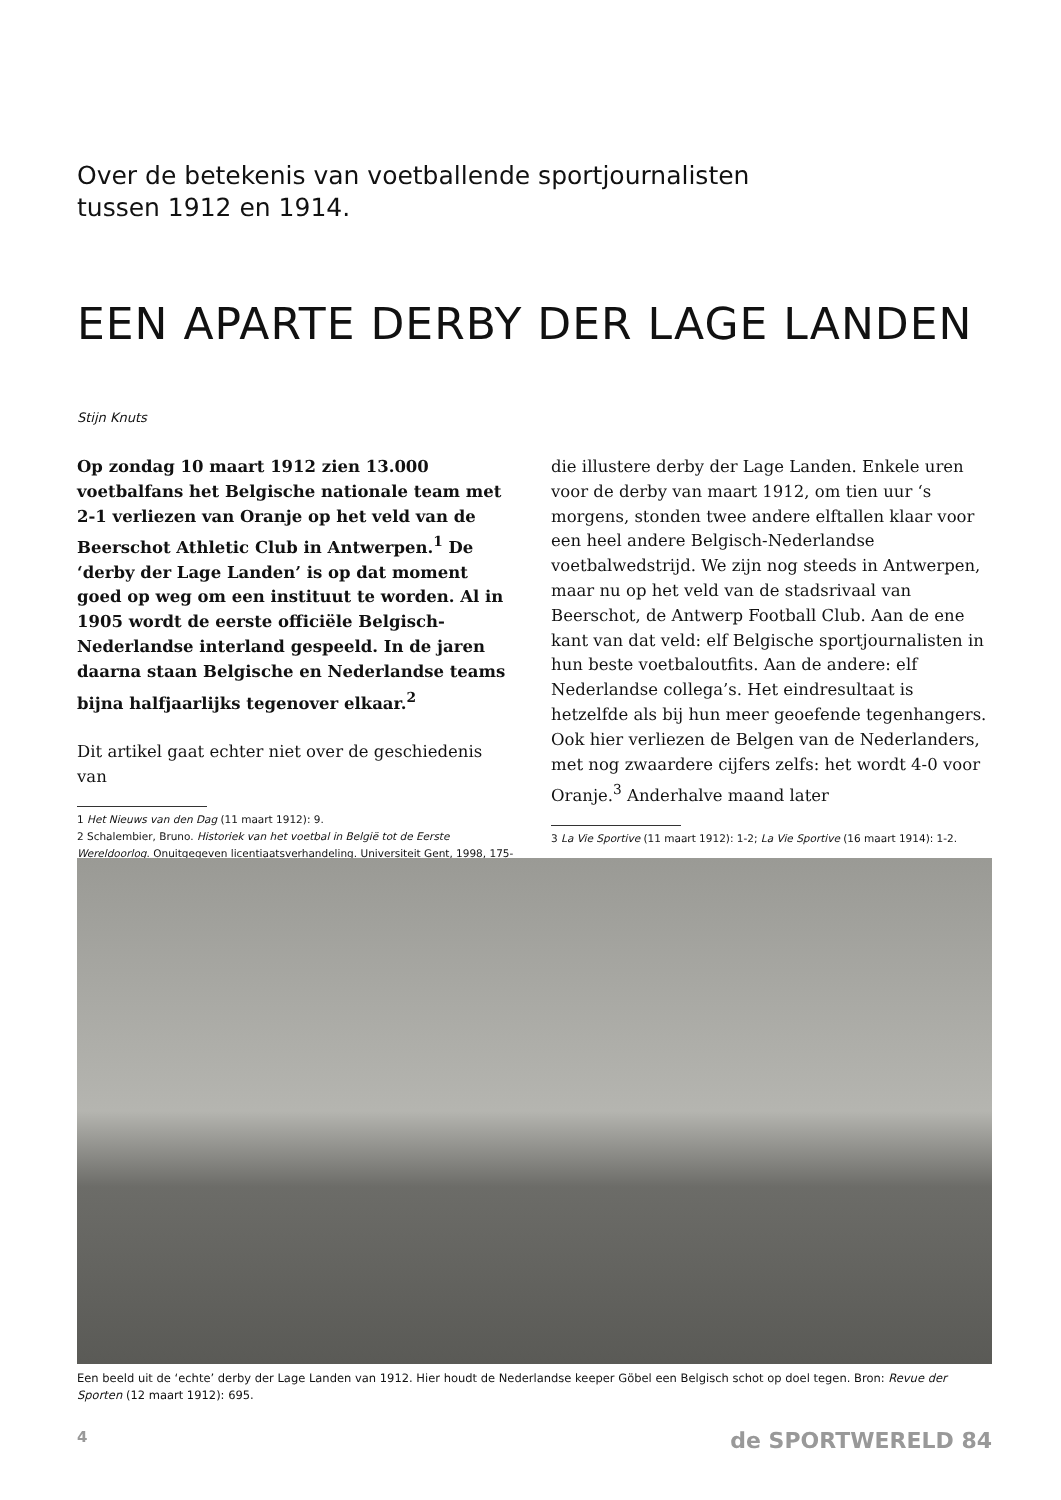Over de betekenis van voetballende sportjournalisten
tussen 1912 en 1914.
EEN APARTE DERBY DER LAGE LANDEN
Stijn Knuts
Op zondag 10 maart 1912 zien 13.000 voetbalfans het Belgische nationale team met 2-1 verliezen van Oranje op het veld van de Beerschot Athletic Club in Antwerpen.<sup>1</sup> De ‘derby der Lage Landen’ is op dat moment goed op weg om een instituut te worden. Al in 1905 wordt de eerste officiële Belgisch-Nederlandse interland gespeeld. In de jaren daarna staan Belgische en Nederlandse teams bijna halfjaarlijks tegenover elkaar.<sup>2</sup>
Dit artikel gaat echter niet over de geschiedenis van
1 Het Nieuws van den Dag (11 maart 1912): 9.
2 Schalembier, Bruno. Historiek van het voetbal in België tot de Eerste Wereldoorlog. Onuitgegeven licentiaatsverhandeling. Universiteit Gent, 1998, 175-181.
die illustere derby der Lage Landen. Enkele uren voor de derby van maart 1912, om tien uur ‘s morgens, stonden twee andere elftallen klaar voor een heel andere Belgisch-Nederlandse voetbalwedstrijd. We zijn nog steeds in Antwerpen, maar nu op het veld van de stadsrivaal van Beerschot, de Antwerp Football Club. Aan de ene kant van dat veld: elf Belgische sportjournalisten in hun beste voetbaloutfits. Aan de andere: elf Nederlandse collega’s. Het eindresultaat is hetzelfde als bij hun meer geoefende tegenhangers. Ook hier verliezen de Belgen van de Nederlanders, met nog zwaardere cijfers zelfs: het wordt 4-0 voor Oranje.<sup>3</sup> Anderhalve maand later
3 La Vie Sportive (11 maart 1912): 1-2; La Vie Sportive (16 maart 1914): 1-2.
Een beeld uit de ‘echte’ derby der Lage Landen van 1912. Hier houdt de Nederlandse keeper Göbel een Belgisch schot op doel tegen. Bron: Revue der Sporten (12 maart 1912): 695.
4 de SPORTWERELD 84